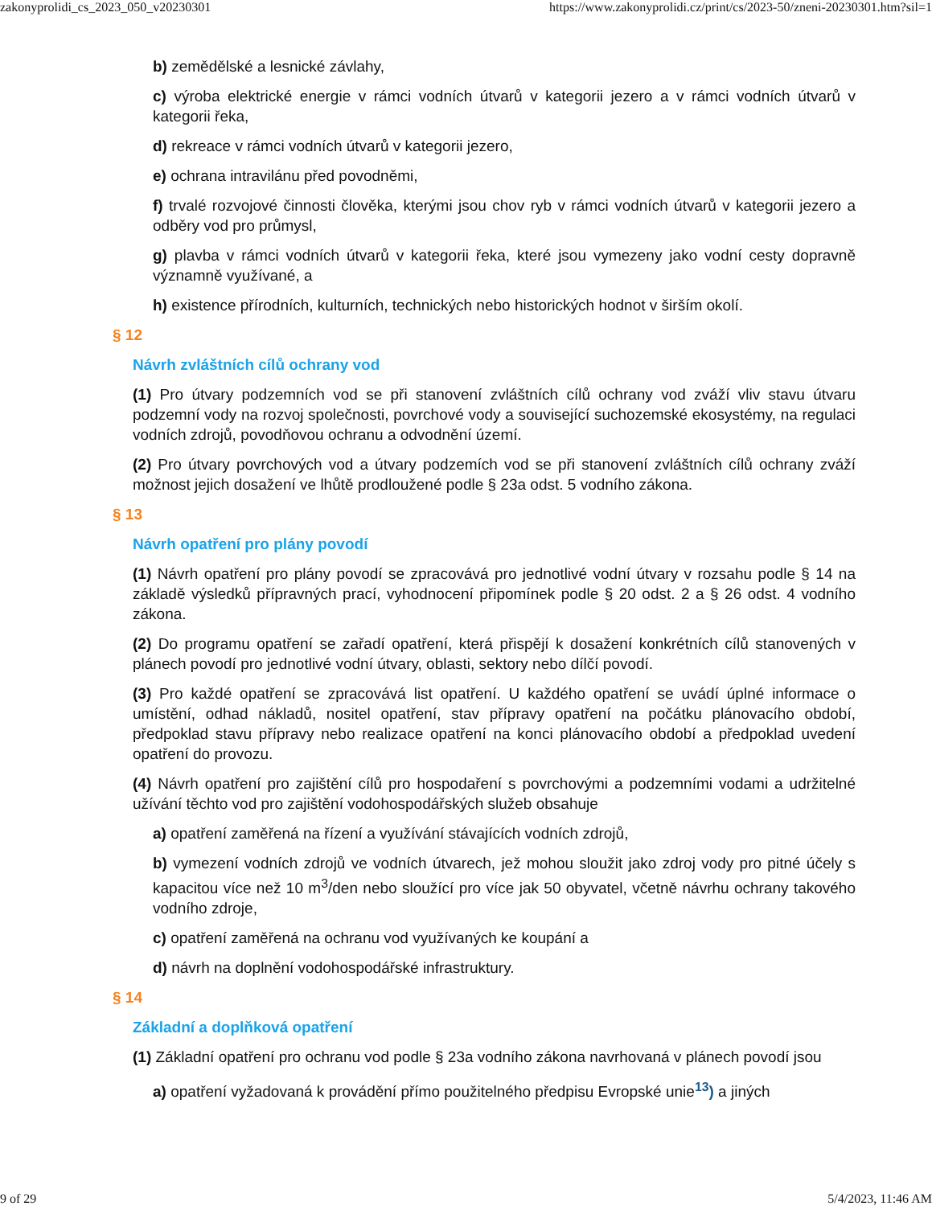zakonyprolidi_cs_2023_050_v20230301 https://www.zakonyprolidi.cz/print/cs/2023-50/zneni-20230301.htm?sil=1
b) zemědělské a lesnické závlahy,
c) výroba elektrické energie v rámci vodních útvarů v kategorii jezero a v rámci vodních útvarů v kategorii řeka,
d) rekreace v rámci vodních útvarů v kategorii jezero,
e) ochrana intravilánu před povodněmi,
f) trvalé rozvojové činnosti člověka, kterými jsou chov ryb v rámci vodních útvarů v kategorii jezero a odběry vod pro průmysl,
g) plavba v rámci vodních útvarů v kategorii řeka, které jsou vymezeny jako vodní cesty dopravně významně využívané, a
h) existence přírodních, kulturních, technických nebo historických hodnot v širším okolí.
§ 12
Návrh zvláštních cílů ochrany vod
(1) Pro útvary podzemních vod se při stanovení zvláštních cílů ochrany vod zváží vliv stavu útvaru podzemní vody na rozvoj společnosti, povrchové vody a související suchozemské ekosystémy, na regulaci vodních zdrojů, povodňovou ochranu a odvodnění území.
(2) Pro útvary povrchových vod a útvary podzemích vod se při stanovení zvláštních cílů ochrany zváží možnost jejich dosažení ve lhůtě prodloužené podle § 23a odst. 5 vodního zákona.
§ 13
Návrh opatření pro plány povodí
(1) Návrh opatření pro plány povodí se zpracovává pro jednotlivé vodní útvary v rozsahu podle § 14 na základě výsledků přípravných prací, vyhodnocení připomínek podle § 20 odst. 2 a § 26 odst. 4 vodního zákona.
(2) Do programu opatření se zařadí opatření, která přispějí k dosažení konkrétních cílů stanovených v plánech povodí pro jednotlivé vodní útvary, oblasti, sektory nebo dílčí povodí.
(3) Pro každé opatření se zpracovává list opatření. U každého opatření se uvádí úplné informace o umístění, odhad nákladů, nositel opatření, stav přípravy opatření na počátku plánovacího období, předpoklad stavu přípravy nebo realizace opatření na konci plánovacího období a předpoklad uvedení opatření do provozu.
(4) Návrh opatření pro zajištění cílů pro hospodaření s povrchovými a podzemními vodami a udržitelné užívání těchto vod pro zajištění vodohospodářských služeb obsahuje
a) opatření zaměřená na řízení a využívání stávajících vodních zdrojů,
b) vymezení vodních zdrojů ve vodních útvarech, jež mohou sloužit jako zdroj vody pro pitné účely s kapacitou více než 10 m<sup>3</sup>/den nebo sloužící pro více jak 50 obyvatel, včetně návrhu ochrany takového vodního zdroje,
c) opatření zaměřená na ochranu vod využívaných ke koupání a
d) návrh na doplnění vodohospodářské infrastruktury.
§ 14
Základní a doplňková opatření
(1) Základní opatření pro ochranu vod podle § 23a vodního zákona navrhovaná v plánech povodí jsou
a) opatření vyžadovaná k provádění přímo použitelného předpisu Evropské unie<sup>13</sup>) a jiných
9 of 29 5/4/2023, 11:46 AM